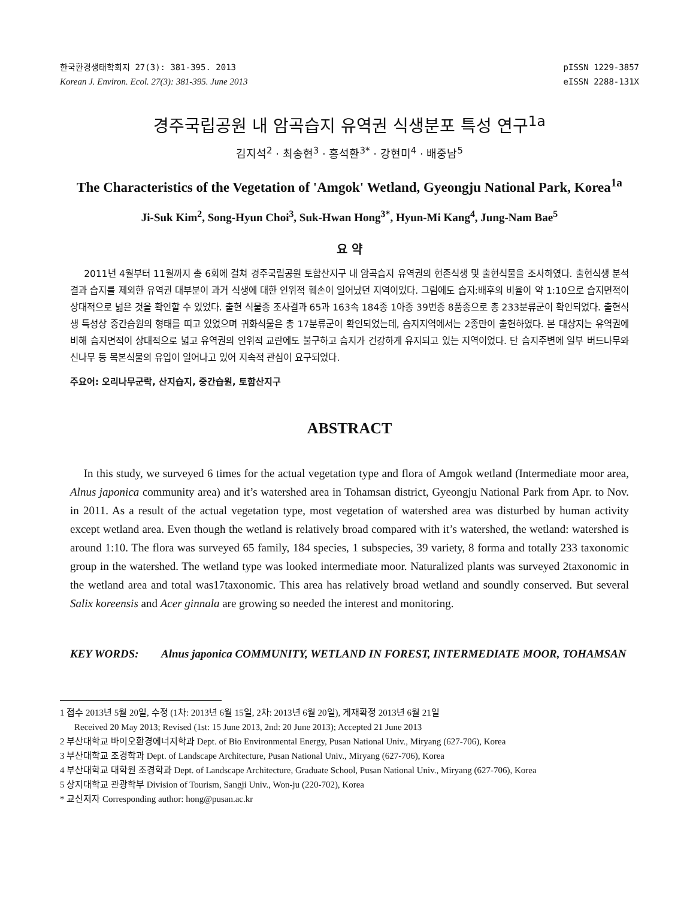한국환경생태학회지 27(3): 381-395. 2013
Korean J. Environ. Ecol. 27(3): 381-395. June 2013
pISSN 1229-3857
eISSN 2288-131X
경주국립공원 내 암곡습지 유역권 식생분포 특성 연구<sup>1a</sup>
김지석<sup>2</sup> · 최송현<sup>3</sup> · 홍석환<sup>3*</sup> · 강현미<sup>4</sup> · 배중남<sup>5</sup>
The Characteristics of the Vegetation of 'Amgok' Wetland, Gyeongju National Park, Korea<sup>1a</sup>
Ji-Suk Kim<sup>2</sup>, Song-Hyun Choi<sup>3</sup>, Suk-Hwan Hong<sup>3*</sup>, Hyun-Mi Kang<sup>4</sup>, Jung-Nam Bae<sup>5</sup>
요 약
2011년 4월부터 11월까지 총 6회에 걸쳐 경주국립공원 토함산지구 내 암곡습지 유역권의 현존식생 및 출현식물을 조사하였다. 출현식생 분석결과 습지를 제외한 유역권 대부분이 과거 식생에 대한 인위적 훼손이 일어났던 지역이었다. 그럼에도 습지:배후의 비율이 약 1:10으로 습지면적이 상대적으로 넓은 것을 확인할 수 있었다. 출현 식물종 조사결과 65과 163속 184종 1아종 39변종 8품종으로 총 233분류군이 확인되었다. 출현식생 특성상 중간습원의 형태를 띠고 있었으며 귀화식물은 총 17분류군이 확인되었는데, 습지지역에서는 2종만이 출현하였다. 본 대상지는 유역권에 비해 습지면적이 상대적으로 넓고 유역권의 인위적 교란에도 불구하고 습지가 건강하게 유지되고 있는 지역이었다. 단 습지주변에 일부 버드나무와 신나무 등 목본식물의 유입이 일어나고 있어 지속적 관심이 요구되었다.
주요어: 오리나무군락, 산지습지, 중간습원, 토함산지구
ABSTRACT
In this study, we surveyed 6 times for the actual vegetation type and flora of Amgok wetland (Intermediate moor area, Alnus japonica community area) and it’s watershed area in Tohamsan district, Gyeongju National Park from Apr. to Nov. in 2011. As a result of the actual vegetation type, most vegetation of watershed area was disturbed by human activity except wetland area. Even though the wetland is relatively broad compared with it’s watershed, the wetland: watershed is around 1:10. The flora was surveyed 65 family, 184 species, 1 subspecies, 39 variety, 8 forma and totally 233 taxonomic group in the watershed. The wetland type was looked intermediate moor. Naturalized plants was surveyed 2taxonomic in the wetland area and total was17taxonomic. This area has relatively broad wetland and soundly conserved. But several Salix koreensis and Acer ginnala are growing so needed the interest and monitoring.
KEY WORDS: Alnus japonica COMMUNITY, WETLAND IN FOREST, INTERMEDIATE MOOR, TOHAMSAN
1 접수 2013년 5월 20일, 수정 (1차: 2013년 6월 15일, 2차: 2013년 6월 20일), 게재확정 2013년 6월 21일
Received 20 May 2013; Revised (1st: 15 June 2013, 2nd: 20 June 2013); Accepted 21 June 2013
2 부산대학교 바이오환경에너지학과 Dept. of Bio Environmental Energy, Pusan National Univ., Miryang (627-706), Korea
3 부산대학교 조경학과 Dept. of Landscape Architecture, Pusan National Univ., Miryang (627-706), Korea
4 부산대학교 대학원 조경학과 Dept. of Landscape Architecture, Graduate School, Pusan National Univ., Miryang (627-706), Korea
5 상지대학교 관광학부 Division of Tourism, Sangji Univ., Won-ju (220-702), Korea
* 교신저자 Corresponding author: hong@pusan.ac.kr